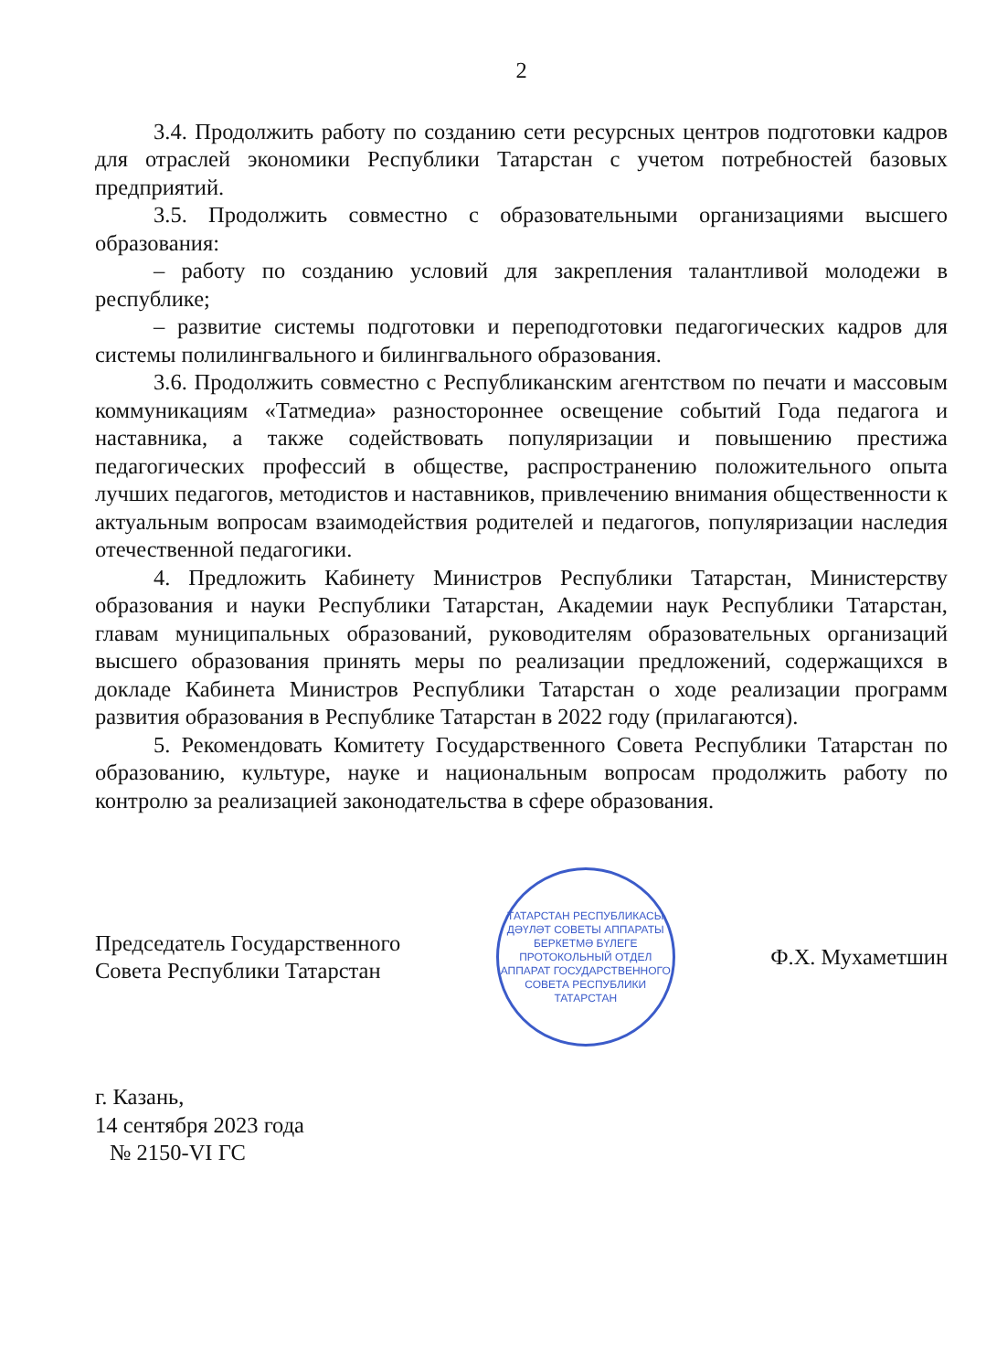2
3.4. Продолжить работу по созданию сети ресурсных центров подготовки кадров для отраслей экономики Республики Татарстан с учетом потребностей базовых предприятий.
3.5. Продолжить совместно с образовательными организациями высшего образования:
– работу по созданию условий для закрепления талантливой молодежи в республике;
– развитие системы подготовки и переподготовки педагогических кадров для системы полилингвального и билингвального образования.
3.6. Продолжить совместно с Республиканским агентством по печати и массовым коммуникациям «Татмедиа» разностороннее освещение событий Года педагога и наставника, а также содействовать популяризации и повышению престижа педагогических профессий в обществе, распространению положительного опыта лучших педагогов, методистов и наставников, привлечению внимания общественности к актуальным вопросам взаимодействия родителей и педагогов, популяризации наследия отечественной педагогики.
4. Предложить Кабинету Министров Республики Татарстан, Министерству образования и науки Республики Татарстан, Академии наук Республики Татарстан, главам муниципальных образований, руководителям образовательных организаций высшего образования принять меры по реализации предложений, содержащихся в докладе Кабинета Министров Республики Татарстан о ходе реализации программ развития образования в Республике Татарстан в 2022 году (прилагаются).
5. Рекомендовать Комитету Государственного Совета Республики Татарстан по образованию, культуре, науке и национальным вопросам продолжить работу по контролю за реализацией законодательства в сфере образования.
Председатель Государственного
Совета Республики Татарстан
ТАТАРСТАН РЕСПУБЛИКАСЫ ДӘҮЛӘТ СОВЕТЫ АППАРАТЫ
БЕРКЕТМӘ БҮЛЕГЕ
ПРОТОКОЛЬНЫЙ ОТДЕЛ
АППАРАТ ГОСУДАРСТВЕННОГО СОВЕТА РЕСПУБЛИКИ ТАТАРСТАН
Ф.Х. Мухаметшин
г. Казань,
14 сентября 2023 года
№ 2150-VI ГС